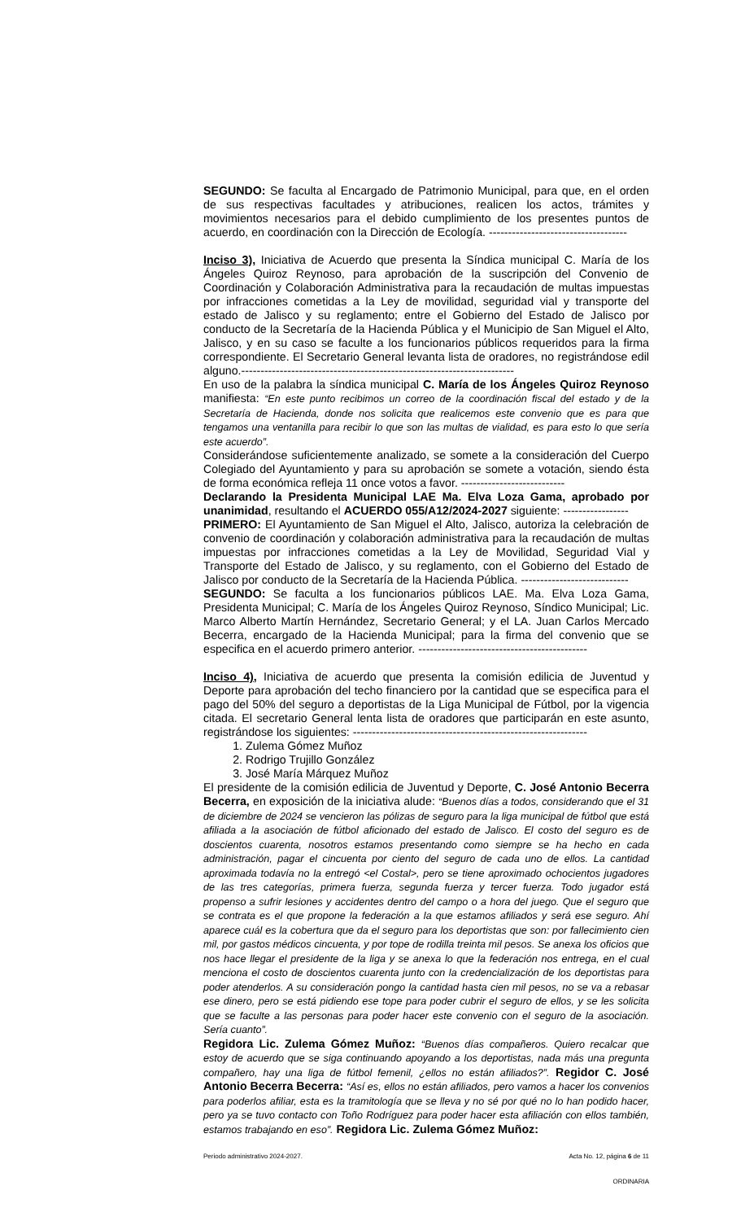SEGUNDO: Se faculta al Encargado de Patrimonio Municipal, para que, en el orden de sus respectivas facultades y atribuciones, realicen los actos, trámites y movimientos necesarios para el debido cumplimiento de los presentes puntos de acuerdo, en coordinación con la Dirección de Ecología. ------------------------------------
Inciso 3), Iniciativa de Acuerdo que presenta la Síndica municipal C. María de los Ángeles Quiroz Reynoso, para aprobación de la suscripción del Convenio de Coordinación y Colaboración Administrativa para la recaudación de multas impuestas por infracciones cometidas a la Ley de movilidad, seguridad vial y transporte del estado de Jalisco y su reglamento; entre el Gobierno del Estado de Jalisco por conducto de la Secretaría de la Hacienda Pública y el Municipio de San Miguel el Alto, Jalisco, y en su caso se faculte a los funcionarios públicos requeridos para la firma correspondiente. El Secretario General levanta lista de oradores, no registrándose edil alguno.-----------------------------------------------------------------------
En uso de la palabra la síndica municipal C. María de los Ángeles Quiroz Reynoso manifiesta: “En este punto recibimos un correo de la coordinación fiscal del estado y de la Secretaría de Hacienda, donde nos solicita que realicemos este convenio que es para que tengamos una ventanilla para recibir lo que son las multas de vialidad, es para esto lo que sería este acuerdo”.
Considerándose suficientemente analizado, se somete a la consideración del Cuerpo Colegiado del Ayuntamiento y para su aprobación se somete a votación, siendo ésta de forma económica refleja 11 once votos a favor. ---------------------------
Declarando la Presidenta Municipal LAE Ma. Elva Loza Gama, aprobado por unanimidad, resultando el ACUERDO 055/A12/2024-2027 siguiente: -----------------
PRIMERO: El Ayuntamiento de San Miguel el Alto, Jalisco, autoriza la celebración de convenio de coordinación y colaboración administrativa para la recaudación de multas impuestas por infracciones cometidas a la Ley de Movilidad, Seguridad Vial y Transporte del Estado de Jalisco, y su reglamento, con el Gobierno del Estado de Jalisco por conducto de la Secretaría de la Hacienda Pública. ----------------------------
SEGUNDO: Se faculta a los funcionarios públicos LAE. Ma. Elva Loza Gama, Presidenta Municipal; C. María de los Ángeles Quiroz Reynoso, Síndico Municipal; Lic. Marco Alberto Martín Hernández, Secretario General; y el LA. Juan Carlos Mercado Becerra, encargado de la Hacienda Municipal; para la firma del convenio que se especifica en el acuerdo primero anterior. --------------------------------------------
Inciso 4), Iniciativa de acuerdo que presenta la comisión edilicia de Juventud y Deporte para aprobación del techo financiero por la cantidad que se especifica para el pago del 50% del seguro a deportistas de la Liga Municipal de Fútbol, por la vigencia citada. El secretario General lenta lista de oradores que participarán en este asunto, registrándose los siguientes: -------------------------------------------------------------
1. Zulema Gómez Muñoz
2. Rodrigo Trujillo González
3. José María Márquez Muñoz
El presidente de la comisión edilicia de Juventud y Deporte, C. José Antonio Becerra Becerra, en exposición de la iniciativa alude: “Buenos días a todos, considerando que el 31 de diciembre de 2024 se vencieron las pólizas de seguro para la liga municipal de fútbol que está afiliada a la asociación de fútbol aficionado del estado de Jalisco. El costo del seguro es de doscientos cuarenta, nosotros estamos presentando como siempre se ha hecho en cada administración, pagar el cincuenta por ciento del seguro de cada uno de ellos. La cantidad aproximada todavía no la entregó <el Costal>, pero se tiene aproximado ochocientos jugadores de las tres categorías, primera fuerza, segunda fuerza y tercer fuerza. Todo jugador está propenso a sufrir lesiones y accidentes dentro del campo o a hora del juego. Que el seguro que se contrata es el que propone la federación a la que estamos afiliados y será ese seguro. Ahí aparece cuál es la cobertura que da el seguro para los deportistas que son: por fallecimiento cien mil, por gastos médicos cincuenta, y por tope de rodilla treinta mil pesos. Se anexa los oficios que nos hace llegar el presidente de la liga y se anexa lo que la federación nos entrega, en el cual menciona el costo de doscientos cuarenta junto con la credencialización de los deportistas para poder atenderlos. A su consideración pongo la cantidad hasta cien mil pesos, no se va a rebasar ese dinero, pero se está pidiendo ese tope para poder cubrir el seguro de ellos, y se les solicita que se faculte a las personas para poder hacer este convenio con el seguro de la asociación. Sería cuanto”.
Regidora Lic. Zulema Gómez Muñoz: “Buenos días compañeros. Quiero recalcar que estoy de acuerdo que se siga continuando apoyando a los deportistas, nada más una pregunta compañero, hay una liga de fútbol femenil, ¿ellos no están afiliados?”. Regidor C. José Antonio Becerra Becerra: “Así es, ellos no están afiliados, pero vamos a hacer los convenios para poderlos afiliar, esta es la tramitología que se lleva y no sé por qué no lo han podido hacer, pero ya se tuvo contacto con Toño Rodríguez para poder hacer esta afiliación con ellos también, estamos trabajando en eso”. Regidora Lic. Zulema Gómez Muñoz:
Periodo administrativo 2024-2027. Acta No. 12, página 6 de 11
ORDINARIA